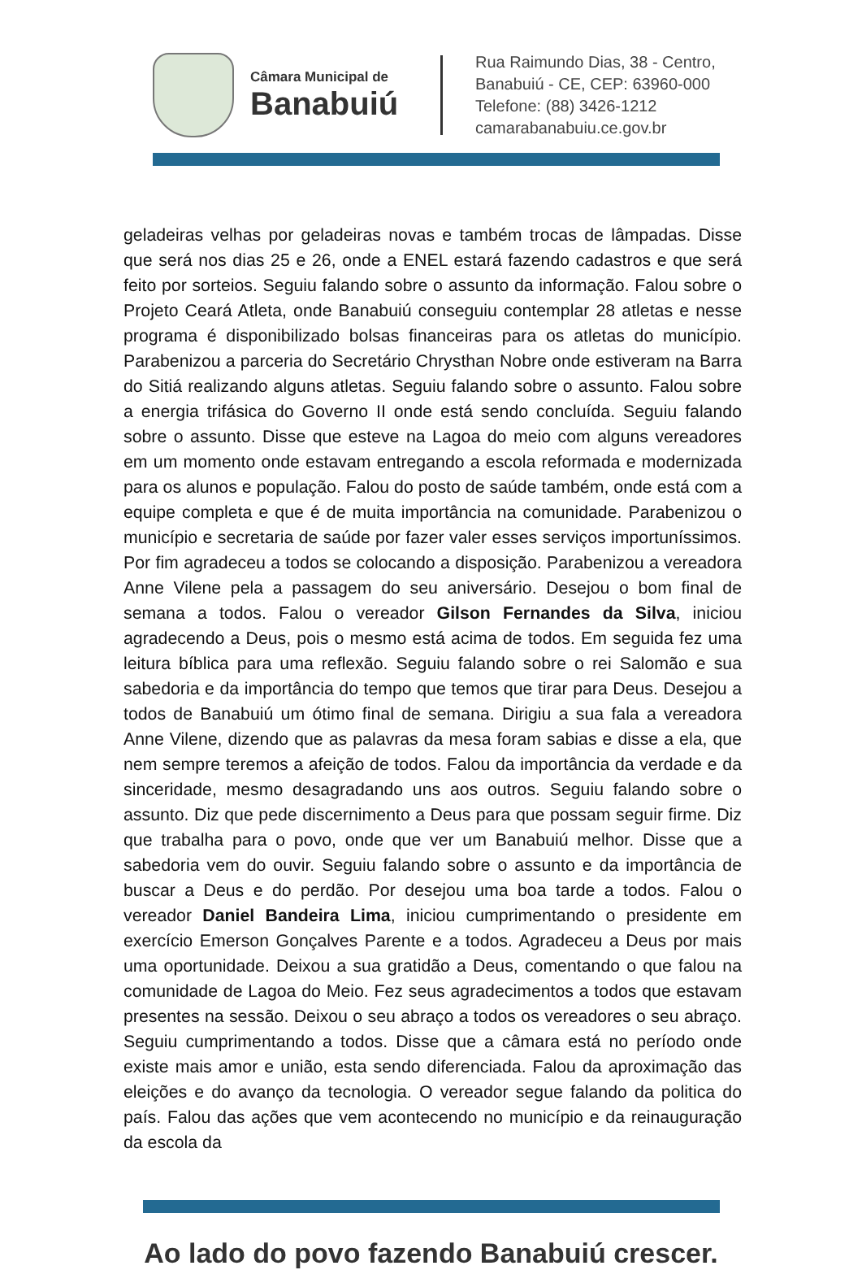Câmara Municipal de
Banabuiú
Rua Raimundo Dias, 38 - Centro,
Banabuiú - CE, CEP: 63960-000
Telefone: (88) 3426-1212
camarabanabuiu.ce.gov.br
geladeiras velhas por geladeiras novas e também trocas de lâmpadas. Disse que será nos dias 25 e 26, onde a ENEL estará fazendo cadastros e que será feito por sorteios. Seguiu falando sobre o assunto da informação. Falou sobre o Projeto Ceará Atleta, onde Banabuiú conseguiu contemplar 28 atletas e nesse programa é disponibilizado bolsas financeiras para os atletas do município. Parabenizou a parceria do Secretário Chrysthan Nobre onde estiveram na Barra do Sitiá realizando alguns atletas. Seguiu falando sobre o assunto. Falou sobre a energia trifásica do Governo II onde está sendo concluída. Seguiu falando sobre o assunto. Disse que esteve na Lagoa do meio com alguns vereadores em um momento onde estavam entregando a escola reformada e modernizada para os alunos e população. Falou do posto de saúde também, onde está com a equipe completa e que é de muita importância na comunidade. Parabenizou o município e secretaria de saúde por fazer valer esses serviços importuníssimos. Por fim agradeceu a todos se colocando a disposição. Parabenizou a vereadora Anne Vilene pela a passagem do seu aniversário. Desejou o bom final de semana a todos. Falou o vereador Gilson Fernandes da Silva, iniciou agradecendo a Deus, pois o mesmo está acima de todos. Em seguida fez uma leitura bíblica para uma reflexão. Seguiu falando sobre o rei Salomão e sua sabedoria e da importância do tempo que temos que tirar para Deus. Desejou a todos de Banabuiú um ótimo final de semana. Dirigiu a sua fala a vereadora Anne Vilene, dizendo que as palavras da mesa foram sabias e disse a ela, que nem sempre teremos a afeição de todos. Falou da importância da verdade e da sinceridade, mesmo desagradando uns aos outros. Seguiu falando sobre o assunto. Diz que pede discernimento a Deus para que possam seguir firme. Diz que trabalha para o povo, onde que ver um Banabuiú melhor. Disse que a sabedoria vem do ouvir. Seguiu falando sobre o assunto e da importância de buscar a Deus e do perdão. Por desejou uma boa tarde a todos. Falou o vereador Daniel Bandeira Lima, iniciou cumprimentando o presidente em exercício Emerson Gonçalves Parente e a todos. Agradeceu a Deus por mais uma oportunidade. Deixou a sua gratidão a Deus, comentando o que falou na comunidade de Lagoa do Meio. Fez seus agradecimentos a todos que estavam presentes na sessão. Deixou o seu abraço a todos os vereadores o seu abraço. Seguiu cumprimentando a todos. Disse que a câmara está no período onde existe mais amor e união, esta sendo diferenciada. Falou da aproximação das eleições e do avanço da tecnologia. O vereador segue falando da politica do país. Falou das ações que vem acontecendo no município e da reinauguração da escola da
Ao lado do povo fazendo Banabuiú crescer.